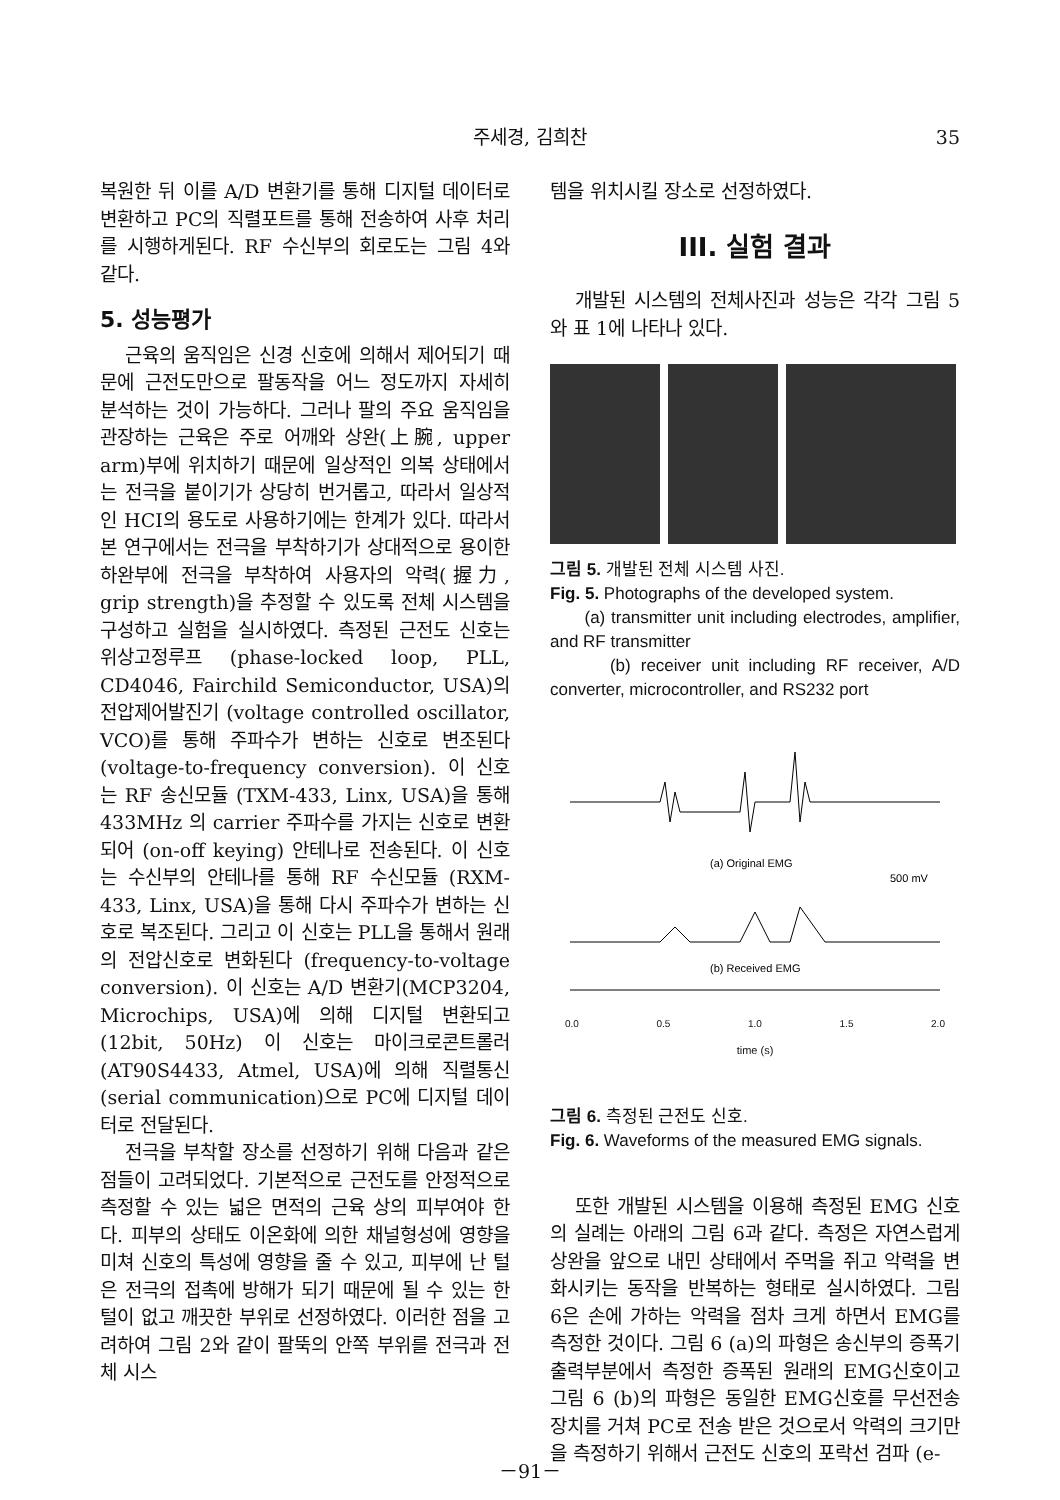주세경, 김희찬 35
복원한 뒤 이를 A/D 변환기를 통해 디지털 데이터로 변환하고 PC의 직렬포트를 통해 전송하여 사후 처리를 시행하게된다. RF 수신부의 회로도는 그림 4와 같다.
5. 성능평가
근육의 움직임은 신경 신호에 의해서 제어되기 때문에 근전도만으로 팔동작을 어느 정도까지 자세히 분석하는 것이 가능하다. 그러나 팔의 주요 움직임을 관장하는 근육은 주로 어깨와 상완(上腕, upper arm)부에 위치하기 때문에 일상적인 의복 상태에서는 전극을 붙이기가 상당히 번거롭고, 따라서 일상적인 HCI의 용도로 사용하기에는 한계가 있다. 따라서 본 연구에서는 전극을 부착하기가 상대적으로 용이한 하완부에 전극을 부착하여 사용자의 악력(握力, grip strength)을 추정할 수 있도록 전체 시스템을 구성하고 실험을 실시하였다. 측정된 근전도 신호는 위상고정루프 (phase-locked loop, PLL, CD4046, Fairchild Semiconductor, USA)의 전압제어발진기 (voltage controlled oscillator, VCO)를 통해 주파수가 변하는 신호로 변조된다 (voltage-to-frequency conversion). 이 신호는 RF 송신모듈 (TXM-433, Linx, USA)을 통해 433MHz 의 carrier 주파수를 가지는 신호로 변환되어 (on-off keying) 안테나로 전송된다. 이 신호는 수신부의 안테나를 통해 RF 수신모듈 (RXM-433, Linx, USA)을 통해 다시 주파수가 변하는 신호로 복조된다. 그리고 이 신호는 PLL을 통해서 원래의 전압신호로 변화된다 (frequency-to-voltage conversion). 이 신호는 A/D 변환기(MCP3204, Microchips, USA)에 의해 디지털 변환되고(12bit, 50Hz) 이 신호는 마이크로콘트롤러(AT90S4433, Atmel, USA)에 의해 직렬통신(serial communication)으로 PC에 디지털 데이터로 전달된다.
전극을 부착할 장소를 선정하기 위해 다음과 같은 점들이 고려되었다. 기본적으로 근전도를 안정적으로 측정할 수 있는 넓은 면적의 근육 상의 피부여야 한다. 피부의 상태도 이온화에 의한 채널형성에 영향을 미쳐 신호의 특성에 영향을 줄 수 있고, 피부에 난 털은 전극의 접촉에 방해가 되기 때문에 될 수 있는 한 털이 없고 깨끗한 부위로 선정하였다. 이러한 점을 고려하여 그림 2와 같이 팔뚝의 안쪽 부위를 전극과 전체 시스
템을 위치시킬 장소로 선정하였다.
III. 실험 결과
개발된 시스템의 전체사진과 성능은 각각 그림 5와 표 1에 나타나 있다.
그림 5. 개발된 전체 시스템 사진.
Fig. 5. Photographs of the developed system.
(a) transmitter unit including electrodes, amplifier, and RF transmitter
(b) receiver unit including RF receiver, A/D converter, microcontroller, and RS232 port
(a) Original EMG
500 mV
(b) Received EMG
0.0 0.5 1.0 1.5 2.0
time (s)
그림 6. 측정된 근전도 신호.
Fig. 6. Waveforms of the measured EMG signals.
또한 개발된 시스템을 이용해 측정된 EMG 신호의 실례는 아래의 그림 6과 같다. 측정은 자연스럽게 상완을 앞으로 내민 상태에서 주먹을 쥐고 악력을 변화시키는 동작을 반복하는 형태로 실시하였다. 그림 6은 손에 가하는 악력을 점차 크게 하면서 EMG를 측정한 것이다. 그림 6 (a)의 파형은 송신부의 증폭기 출력부분에서 측정한 증폭된 원래의 EMG신호이고 그림 6 (b)의 파형은 동일한 EMG신호를 무선전송 장치를 거쳐 PC로 전송 받은 것으로서 악력의 크기만을 측정하기 위해서 근전도 신호의 포락선 검파 (e-
－91－